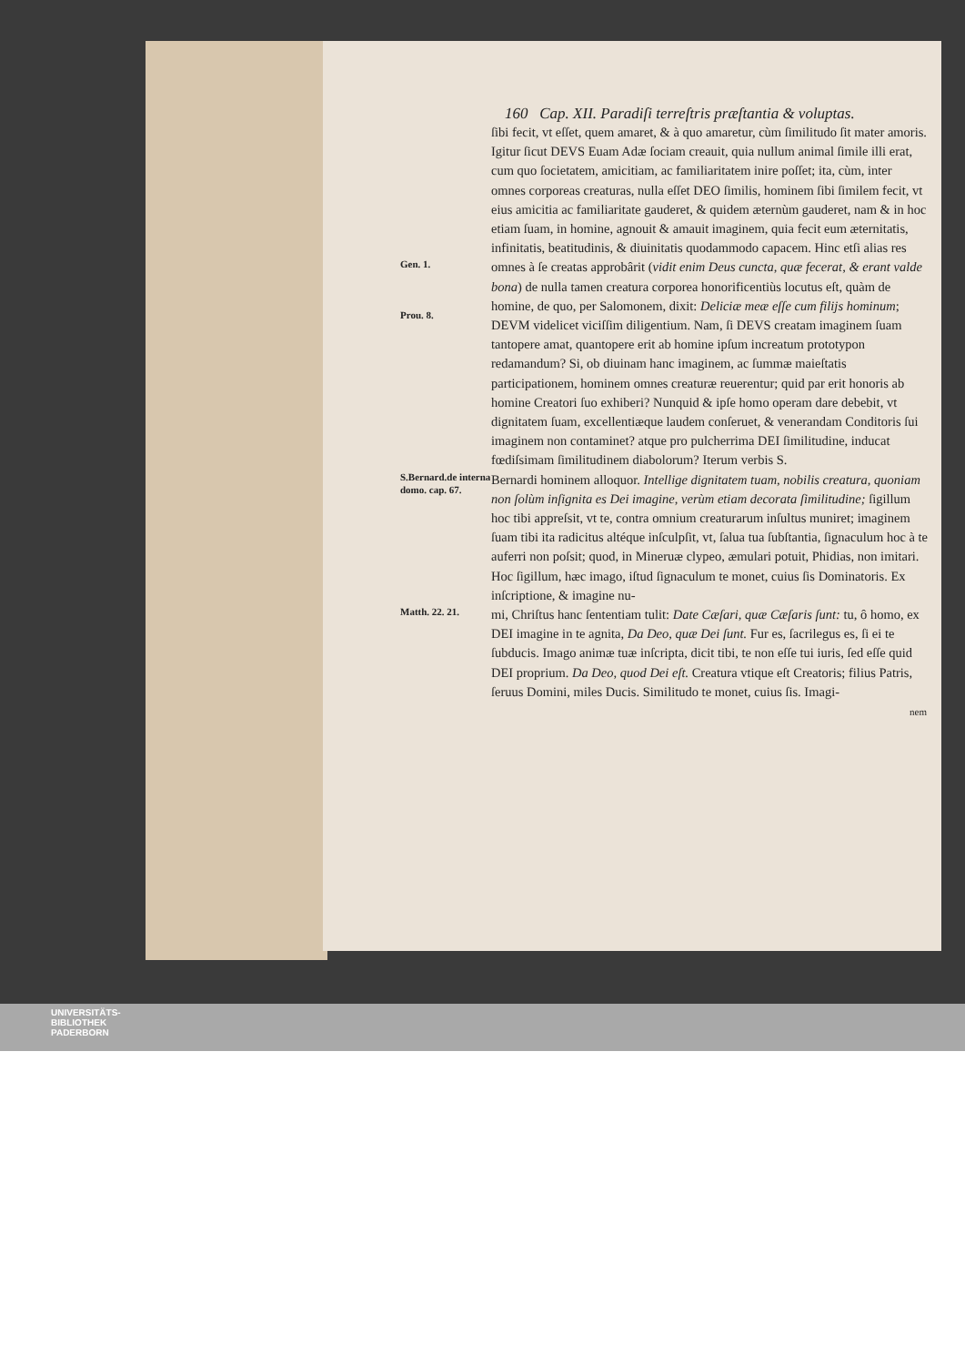160 Cap. XII. Paradiſi terreſtris præſtantia & voluptas.
ſibi fecit, vt eſſet, quem amaret, & à quo amaretur, cùm ſimilitudo ſit mater amoris. Igitur ſicut DEVS Euam Adæ ſociam creauit, quia nullum animal ſimile illi erat, cum quo ſocietatem, amicitiam, ac familiaritatem inire poſſet; ita, cùm, inter omnes corporeas creaturas, nulla eſſet DEO ſimilis, hominem ſibi ſimilem fecit, vt eius amicitia ac familiaritate gauderet, & quidem æternùm gauderet, nam & in hoc etiam ſuam, in homine, agnouit & amauit imaginem, quia fecit eum æternitatis, infinitatis, beatitudinis, & diuinitatis quodammodo capacem. Hinc etſi alias res
Gen. 1.
Prou. 8.
omnes à ſe creatas approbârit (vidit enim Deus cuncta, quæ fecerat, & erant valde bona) de nulla tamen creatura corporea honorificentiùs locutus eſt, quàm de homine, de quo, per Salomonem, dixit: Deliciæ meæ eſſe cum filijs hominum; DEVM videlicet viciſſim diligentium. Nam, ſi DEVS creatam imaginem ſuam tantopere amat, quantopere erit ab homine ipſum increatum prototypon redamandum? Si, ob diuinam hanc imaginem, ac ſummæ maieſtatis participationem, hominem omnes creaturæ reuerentur; quid par erit honoris ab homine Creatori ſuo exhiberi? Nunquid & ipſe homo operam dare debebit, vt dignitatem ſuam, excellentiæque laudem conſeruet, & venerandam Conditoris ſui imaginem non contaminet? atque pro pulcherrima DEI ſimilitudine, inducat fœdiſsimam ſimilitudinem diabolorum? Iterum verbis S.
S.Bernard.de interna domo. cap. 67.
Bernardi hominem alloquor. Intellige dignitatem tuam, nobilis creatura, quoniam non ſolùm inſignita es Dei imagine, verùm etiam decorata ſimilitudine; ſigillum hoc tibi appreſsit, vt te, contra omnium creaturarum inſultus muniret; imaginem ſuam tibi ita radicitus altéque inſculpſit, vt, ſalua tua ſubſtantia, ſignaculum hoc à te auferri non poſsit; quod, in Mineruæ clypeo, æmulari potuit, Phidias, non imitari. Hoc ſigillum, hæc imago, iſtud ſignaculum te monet, cuius ſis Dominatoris. Ex inſcriptione, & imagine nu-
Matth. 22. 21.
mi, Chriſtus hanc ſententiam tulit: Date Cæſari, quæ Cæſaris ſunt: tu, ô homo, ex DEI imagine in te agnita, Da Deo, quæ Dei ſunt. Fur es, ſacrilegus es, ſi ei te ſubducis. Imago animæ tuæ inſcripta, dicit tibi, te non eſſe tui iuris, ſed eſſe quid DEI proprium. Da Deo, quod Dei eſt. Creatura vtique eſt Creatoris; filius Patris, ſeruus Domini, miles Ducis. Similitudo te monet, cuius ſis. Imagi-
nem
UNIVERSITÄTS-
BIBLIOTHEK
PADERBORN